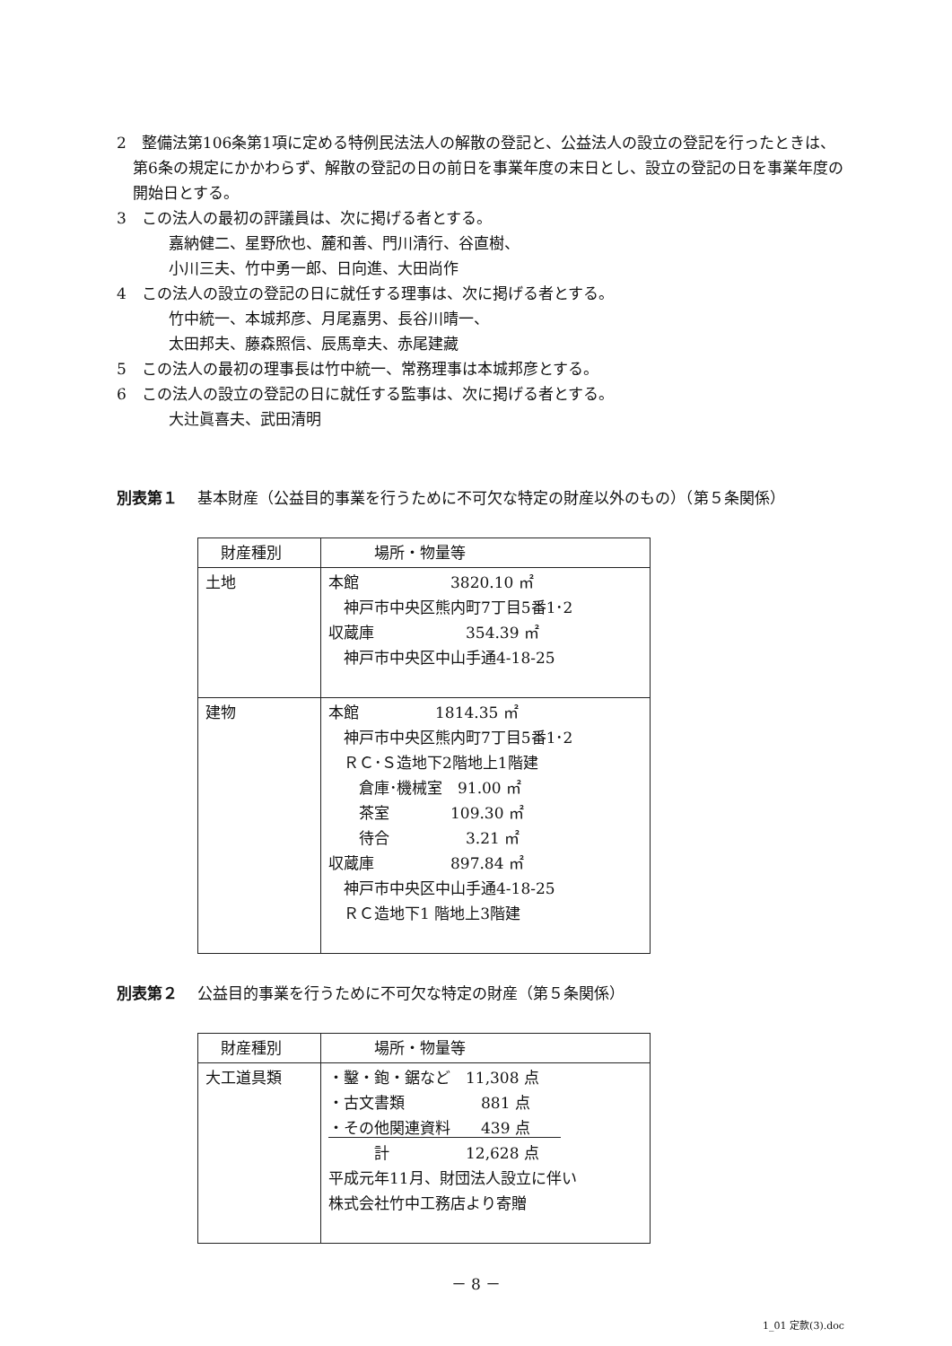2　整備法第106条第1項に定める特例民法法人の解散の登記と、公益法人の設立の登記を行ったときは、第6条の規定にかかわらず、解散の登記の日の前日を事業年度の末日とし、設立の登記の日を事業年度の開始日とする。
3　この法人の最初の評議員は、次に掲げる者とする。
嘉納健二、星野欣也、麓和善、門川清行、谷直樹、
小川三夫、竹中勇一郎、日向進、大田尚作
4　この法人の設立の登記の日に就任する理事は、次に掲げる者とする。
竹中統一、本城邦彦、月尾嘉男、長谷川晴一、
太田邦夫、藤森照信、辰馬章夫、赤尾建藏
5　この法人の最初の理事長は竹中統一、常務理事は本城邦彦とする。
6　この法人の設立の登記の日に就任する監事は、次に掲げる者とする。
大辻眞喜夫、武田清明
別表第１ 基本財産（公益目的事業を行うために不可欠な特定の財産以外のもの）（第５条関係）
| 財産種別 | 場所・物量等 |
| --- | --- |
| 土地 | 本館 3820.10 ㎡ 神戸市中央区熊内町7丁目5番1･2 収蔵庫 354.39 ㎡ 神戸市中央区中山手通4-18-25 |
| 建物 | 本館 1814.35 ㎡ 神戸市中央区熊内町7丁目5番1･2 ＲＣ･Ｓ造地下2階地上1階建 倉庫･機械室 91.00 ㎡ 茶室 109.30 ㎡ 待合 3.21 ㎡ 収蔵庫 897.84 ㎡ 神戸市中央区中山手通4-18-25 ＲＣ造地下1 階地上3階建 |
別表第２ 公益目的事業を行うために不可欠な特定の財産（第５条関係）
| 財産種別 | 場所・物量等 |
| --- | --- |
| 大工道具類 | ・鑿・鉋・鋸など 11,308 点 ・古文書類 881 点 ・その他関連資料 439 点 計 12,628 点 平成元年11月、財団法人設立に伴い 株式会社竹中工務店より寄贈 |
－ 8 －
1_01 定款(3).doc